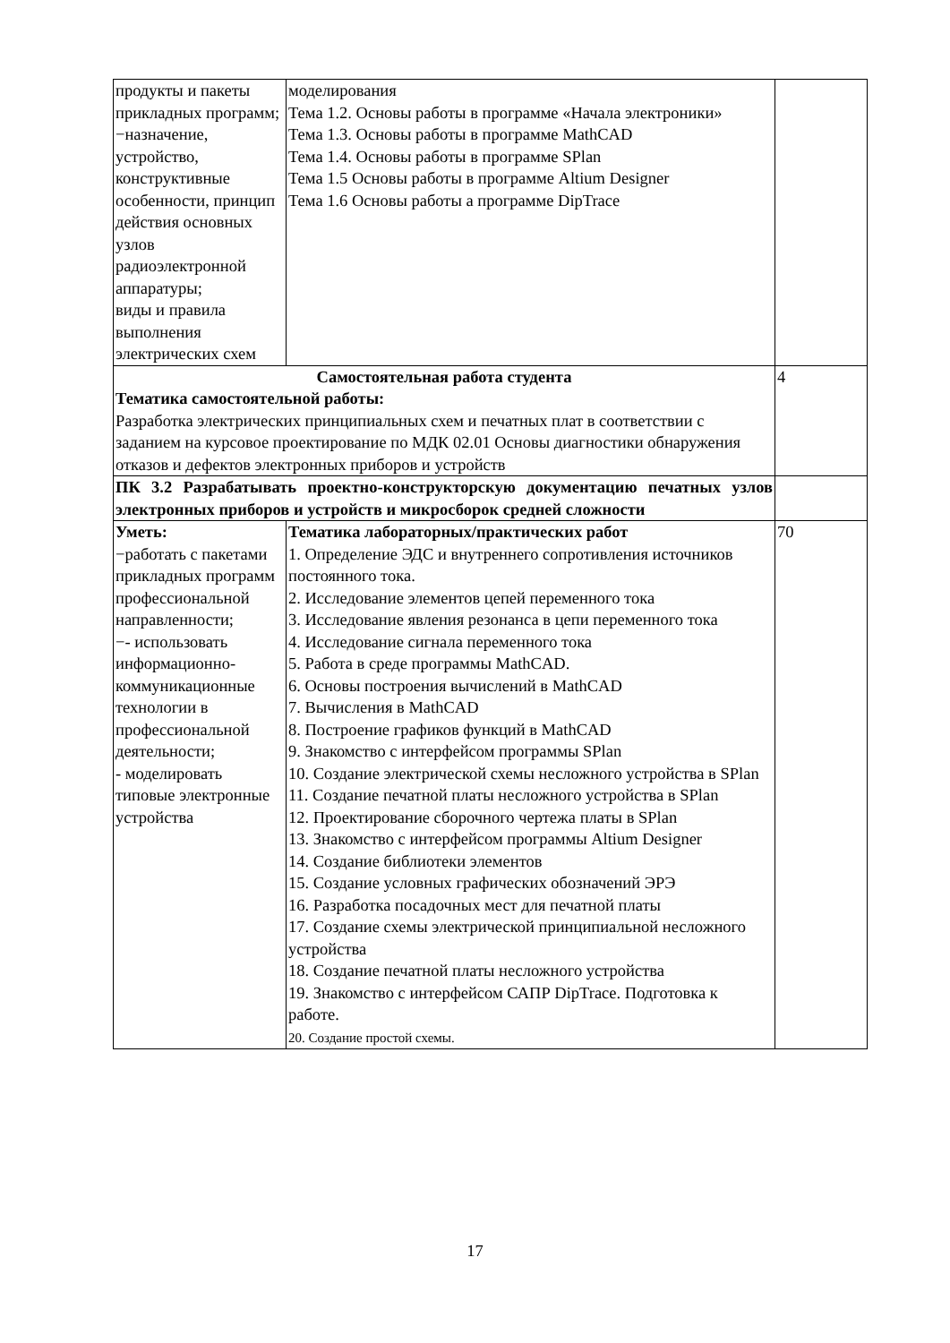| продукты и пакеты прикладных программ; −назначение, устройство, конструктивные особенности, принцип действия основных узлов радиоэлектронной аппаратуры; виды и правила выполнения электрических схем | моделирования Тема 1.2. Основы работы в программе «Начала электроники» Тема 1.3. Основы работы в программе MathCAD Тема 1.4. Основы работы в программе SPlan Тема 1.5 Основы работы в программе Altium Designer Тема 1.6 Основы работы а программе DipTrace | |
| Самостоятельная работа студента Тематика самостоятельной работы: Разработка электрических принципиальных схем и печатных плат в соответствии с заданием на курсовое проектирование по МДК 02.01 Основы диагностики обнаружения отказов и дефектов электронных приборов и устройств | | 4 |
| ПК 3.2 Разрабатывать проектно-конструкторскую документацию печатных узлов электронных приборов и устройств и микросборок средней сложности | | |
| Уметь: −работать с пакетами прикладных программ профессиональной направленности; −- использовать информационно-коммуникационные технологии в профессиональной деятельности; - моделировать типовые электронные устройства | Тематика лабораторных/практических работ 1. Определение ЭДС и внутреннего сопротивления источников постоянного тока. 2. Исследование элементов цепей переменного тока 3. Исследование явления резонанса в цепи переменного тока 4. Исследование сигнала переменного тока 5. Работа в среде программы MathCAD. 6. Основы построения вычислений в MathCAD 7. Вычисления в MathCAD 8. Построение графиков функций в MathCAD 9. Знакомство с интерфейсом программы SPlan 10. Создание электрической схемы несложного устройства в SPlan 11. Создание печатной платы несложного устройства в SPlan 12. Проектирование сборочного чертежа платы в SPlan 13. Знакомство с интерфейсом программы Altium Designer 14. Создание библиотеки элементов 15. Создание условных графических обозначений ЭРЭ 16. Разработка посадочных мест для печатной платы 17. Создание схемы электрической принципиальной несложного устройства 18. Создание печатной платы несложного устройства 19. Знакомство с интерфейсом САПР DipTrace. Подготовка к работе. 20. Создание простой схемы. | 70 |
17